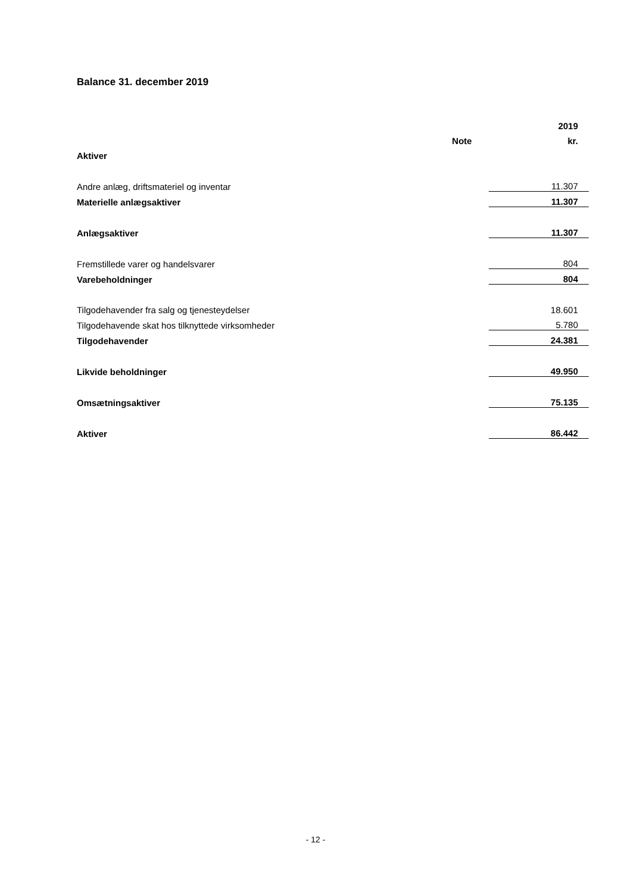Balance 31. december 2019
| | | | 2019 |
| --- | --- | --- | --- |
| | Note | | kr. |
| Aktiver | | | |
| Andre anlæg, driftsmateriel og inventar | | | 11.307 |
| Materielle anlægsaktiver | | | 11.307 |
| Anlægsaktiver | | | 11.307 |
| Fremstillede varer og handelsvarer | | | 804 |
| Varebeholdninger | | | 804 |
| Tilgodehavender fra salg og tjenesteydelser | | | 18.601 |
| Tilgodehavende skat hos tilknyttede virksomheder | | | 5.780 |
| Tilgodehavender | | | 24.381 |
| Likvide beholdninger | | | 49.950 |
| Omsætningsaktiver | | | 75.135 |
| Aktiver | | | 86.442 |
- 12 -